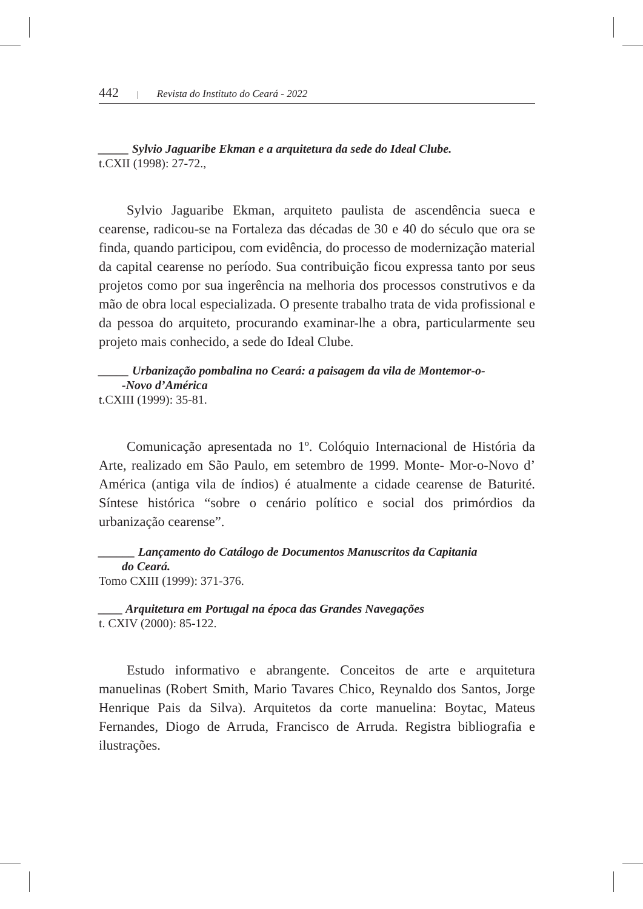442 | Revista do Instituto do Ceará - 2022
_____ Sylvio Jaguaribe Ekman e a arquitetura da sede do Ideal Clube.
t.CXII (1998): 27-72.,
Sylvio Jaguaribe Ekman, arquiteto paulista de ascendência sueca e cearense, radicou-se na Fortaleza das décadas de 30 e 40 do século que ora se finda, quando participou, com evidência, do processo de modernização material da capital cearense no período. Sua contribuição ficou expressa tanto por seus projetos como por sua ingerência na melhoria dos processos construtivos e da mão de obra local especializada. O presente trabalho trata de vida profissional e da pessoa do arquiteto, procurando examinar-lhe a obra, particularmente seu projeto mais conhecido, a sede do Ideal Clube.
_____ Urbanização pombalina no Ceará: a paisagem da vila de Montemor-o-
-Novo d’América
t.CXIII (1999): 35-81.
Comunicação apresentada no 1º. Colóquio Internacional de História da Arte, realizado em São Paulo, em setembro de 1999. Monte- Mor-o-Novo d’ América (antiga vila de índios) é atualmente a cidade cearense de Baturité. Síntese histórica “sobre o cenário político e social dos primórdios da urbanização cearense”.
______ Lançamento do Catálogo de Documentos Manuscritos da Capitania
do Ceará.
Tomo CXIII (1999): 371-376.
____ Arquitetura em Portugal na época das Grandes Navegações
t. CXIV (2000): 85-122.
Estudo informativo e abrangente. Conceitos de arte e arquitetura manuelinas (Robert Smith, Mario Tavares Chico, Reynaldo dos Santos, Jorge Henrique Pais da Silva). Arquitetos da corte manuelina: Boytac, Mateus Fernandes, Diogo de Arruda, Francisco de Arruda. Registra bibliografia e ilustrações.